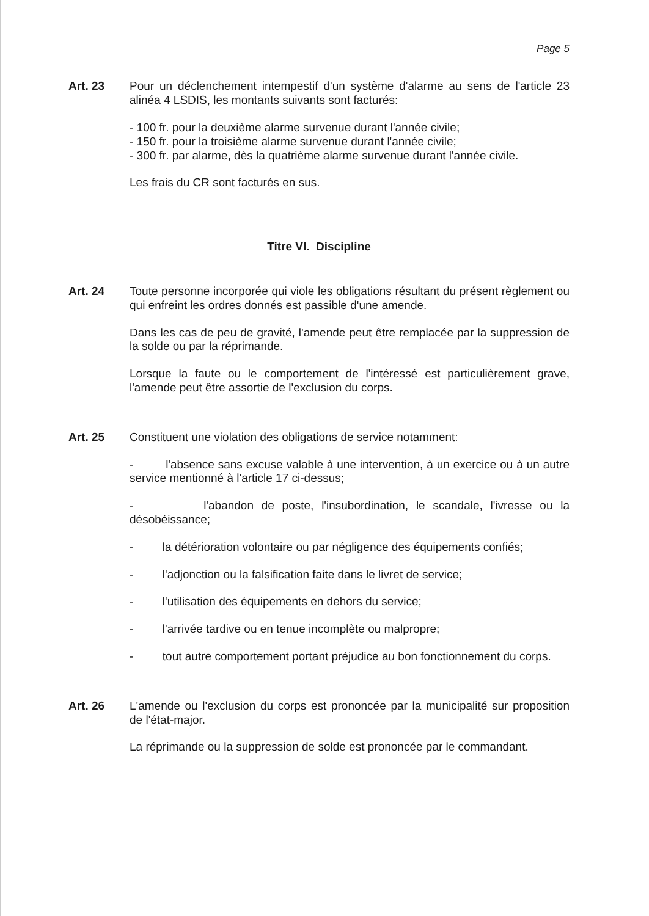Page 5
Art. 23 Pour un déclenchement intempestif d'un système d'alarme au sens de l'article 23 alinéa 4 LSDIS, les montants suivants sont facturés:
- 100 fr. pour la deuxième alarme survenue durant l'année civile;
- 150 fr. pour la troisième alarme survenue durant l'année civile;
- 300 fr. par alarme, dès la quatrième alarme survenue durant l'année civile.
Les frais du CR sont facturés en sus.
Titre VI. Discipline
Art. 24 Toute personne incorporée qui viole les obligations résultant du présent règlement ou qui enfreint les ordres donnés est passible d'une amende.
Dans les cas de peu de gravité, l'amende peut être remplacée par la suppression de la solde ou par la réprimande.
Lorsque la faute ou le comportement de l'intéressé est particulièrement grave, l'amende peut être assortie de l'exclusion du corps.
Art. 25 Constituent une violation des obligations de service notamment:
- l'absence sans excuse valable à une intervention, à un exercice ou à un autre service mentionné à l'article 17 ci-dessus;
- l'abandon de poste, l'insubordination, le scandale, l'ivresse ou la désobéissance;
- la détérioration volontaire ou par négligence des équipements confiés;
- l'adjonction ou la falsification faite dans le livret de service;
- l'utilisation des équipements en dehors du service;
- l'arrivée tardive ou en tenue incomplète ou malpropre;
- tout autre comportement portant préjudice au bon fonctionnement du corps.
Art. 26 L'amende ou l'exclusion du corps est prononcée par la municipalité sur proposition de l'état-major.
La réprimande ou la suppression de solde est prononcée par le commandant.